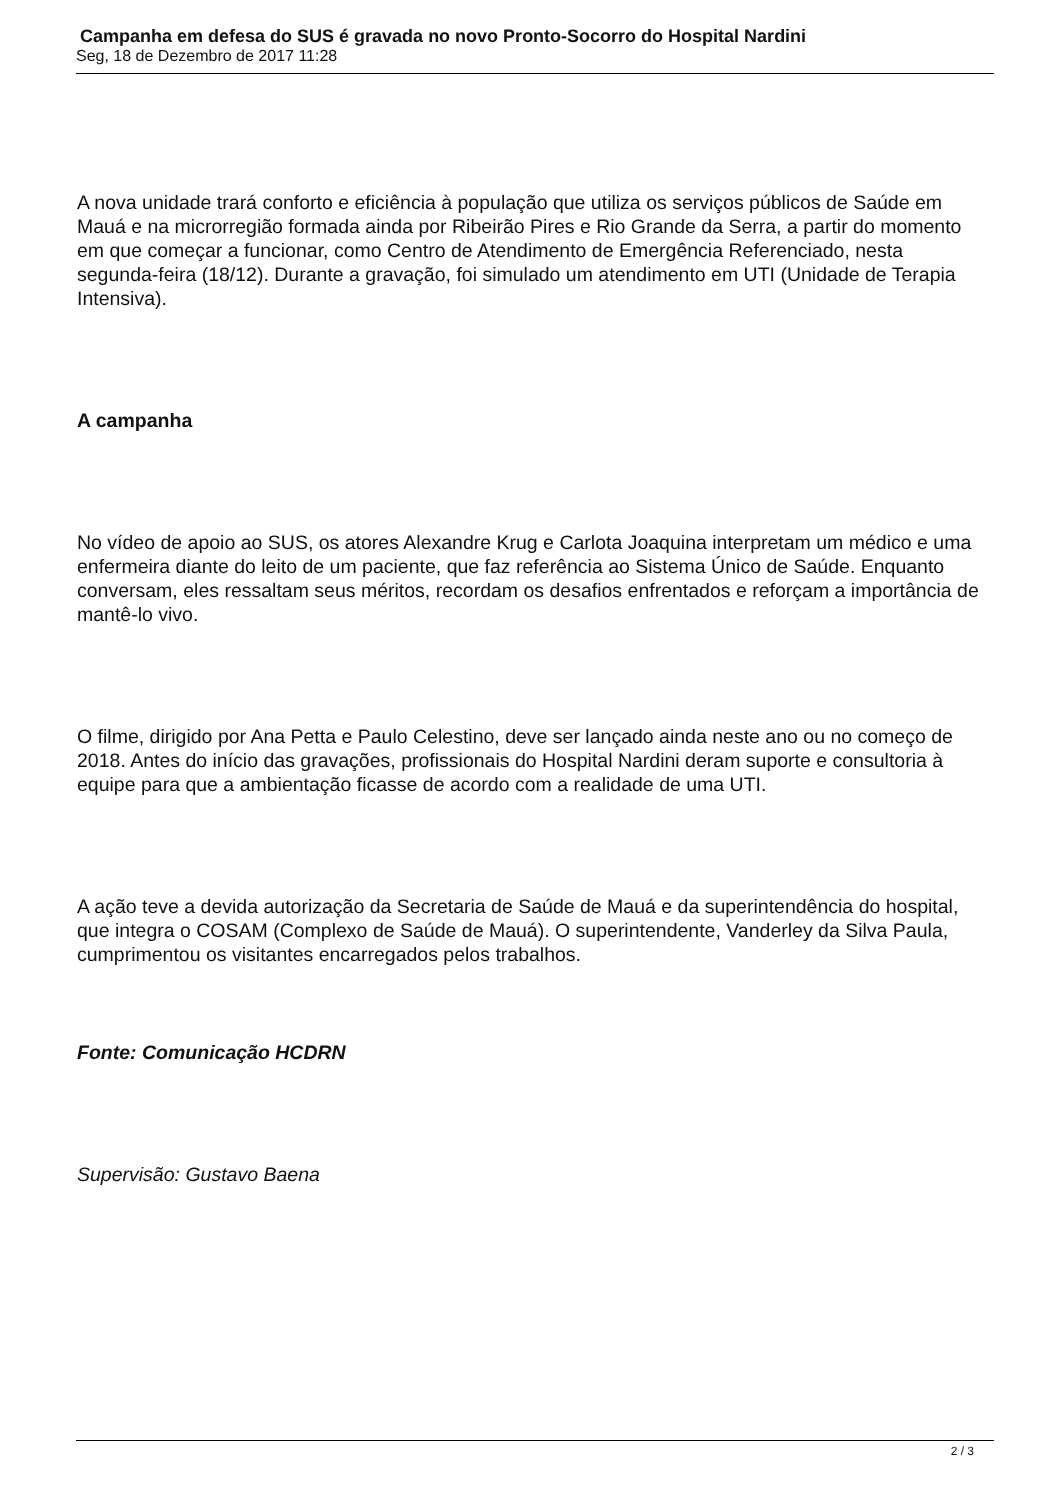Campanha em defesa do SUS é gravada no novo Pronto-Socorro do Hospital Nardini
Seg, 18 de Dezembro de 2017 11:28
A nova unidade trará conforto e eficiência à população que utiliza os serviços públicos de Saúde em Mauá e na microrregião formada ainda por Ribeirão Pires e Rio Grande da Serra, a partir do momento em que começar a funcionar, como Centro de Atendimento de Emergência Referenciado, nesta segunda-feira (18/12). Durante a gravação, foi simulado um atendimento em UTI (Unidade de Terapia Intensiva).
A campanha
No vídeo de apoio ao SUS, os atores Alexandre Krug e Carlota Joaquina interpretam um médico e uma enfermeira diante do leito de um paciente, que faz referência ao Sistema Único de Saúde. Enquanto conversam, eles ressaltam seus méritos, recordam os desafios enfrentados e reforçam a importância de mantê-lo vivo.
O filme, dirigido por Ana Petta e Paulo Celestino, deve ser lançado ainda neste ano ou no começo de 2018. Antes do início das gravações, profissionais do Hospital Nardini deram suporte e consultoria à equipe para que a ambientação ficasse de acordo com a realidade de uma UTI.
A ação teve a devida autorização da Secretaria de Saúde de Mauá e da superintendência do hospital, que integra o COSAM (Complexo de Saúde de Mauá). O superintendente, Vanderley da Silva Paula, cumprimentou os visitantes encarregados pelos trabalhos.
Fonte: Comunicação HCDRN
Supervisão: Gustavo Baena
2 / 3